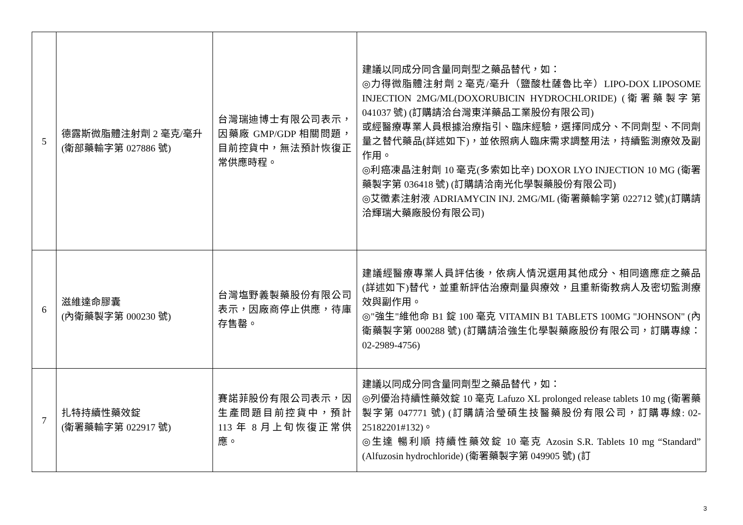| 5 | 德露斯微脂體注射劑 2 毫克/毫升 (衛部藥輸字第 027886 號) | 台灣瑞迪博士有限公司表示，因藥廠 GMP/GDP 相關問題，目前控貨中，無法預計恢復正常供應時程。 | 建議以同成分同含量同劑型之藥品替代，如： ◎力得微脂體注射劑 2 毫克/毫升（鹽酸杜薩魯比辛）LIPO-DOX LIPOSOME INJECTION 2MG/ML(DOXORUBICIN HYDROCHLORIDE) (衛署藥製字第 041037 號) (訂購請洽台灣東洋藥品工業股份有限公司) 或經醫療專業人員根據治療指引、臨床經驗，選擇同成分、不同劑型、不同劑量之替代藥品(詳述如下)，並依照病人臨床需求調整用法，持續監測療效及副作用。 ◎利癌凍晶注射劑 10 毫克(多索如比辛) DOXOR LYO INJECTION 10 MG (衛署藥製字第 036418 號) (訂購請洽南光化學製藥股份有限公司) ◎艾黴素注射液 ADRIAMYCIN INJ. 2MG/ML (衛署藥輸字第 022712 號)(訂購請洽輝瑞大藥廠股份有限公司) |
| 6 | 滋維達命膠囊 (內衛藥製字第 000230 號) | 台灣塩野義製藥股份有限公司表示，因廠商停止供應，待庫存售罄。 | 建議經醫療專業人員評估後，依病人情況選用其他成分、相同適應症之藥品(詳述如下)替代，並重新評估治療劑量與療效，且重新衛教病人及密切監測療效與副作用。 ◎"強生"維他命 B1 錠 100 毫克 VITAMIN B1 TABLETS 100MG "JOHNSON" (內衛藥製字第 000288 號) (訂購請洽強生化學製藥廠股份有限公司，訂購專線：02-2989-4756) |
| 7 | 扎特持續性藥效錠 (衛署藥輸字第 022917 號) | 賽諾菲股份有限公司表示，因生產問題目前控貨中，預計 113 年 8 月上旬恢復正常供應。 | 建議以同成分同含量同劑型之藥品替代，如： ◎列優治持續性藥效錠 10 毫克 Lafuzo XL prolonged release tablets 10 mg (衛署藥製字第 047771 號) (訂購請洽瑩碩生技醫藥股份有限公司，訂購專線: 02-25182201#132)。 ◎生達 暢利順 持續性藥效錠 10 毫克 Azosin S.R. Tablets 10 mg “Standard” (Alfuzosin hydrochloride) (衛署藥製字第 049905 號) (訂 |
3